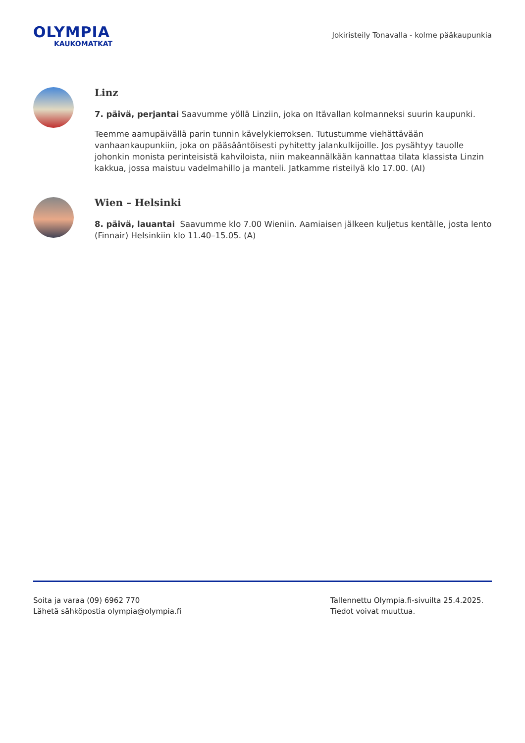OLYMPIA
KAUKOMATKAT
Jokiristeily Tonavalla - kolme pääkaupunkia
Linz
7. päivä, perjantai Saavumme yöllä Linziin, joka on Itävallan kolmanneksi suurin kaupunki.
Teemme aamupäivällä parin tunnin kävelykierroksen. Tutustumme viehättävään vanhaankaupunkiin, joka on pääsääntöisesti pyhitetty jalankulkijoille. Jos pysähtyy tauolle johonkin monista perinteisistä kahviloista, niin makeannälkään kannattaa tilata klassista Linzin kakkua, jossa maistuu vadelmahillo ja manteli. Jatkamme risteilyä klo 17.00. (AI)
Wien – Helsinki
8. päivä, lauantai Saavumme klo 7.00 Wieniin. Aamiaisen jälkeen kuljetus kentälle, josta lento (Finnair) Helsinkiin klo 11.40–15.05. (A)
Soita ja varaa (09) 6962 770
Lähetä sähköpostia olympia@olympia.fi
Tallennettu Olympia.fi-sivuilta 25.4.2025.
Tiedot voivat muuttua.